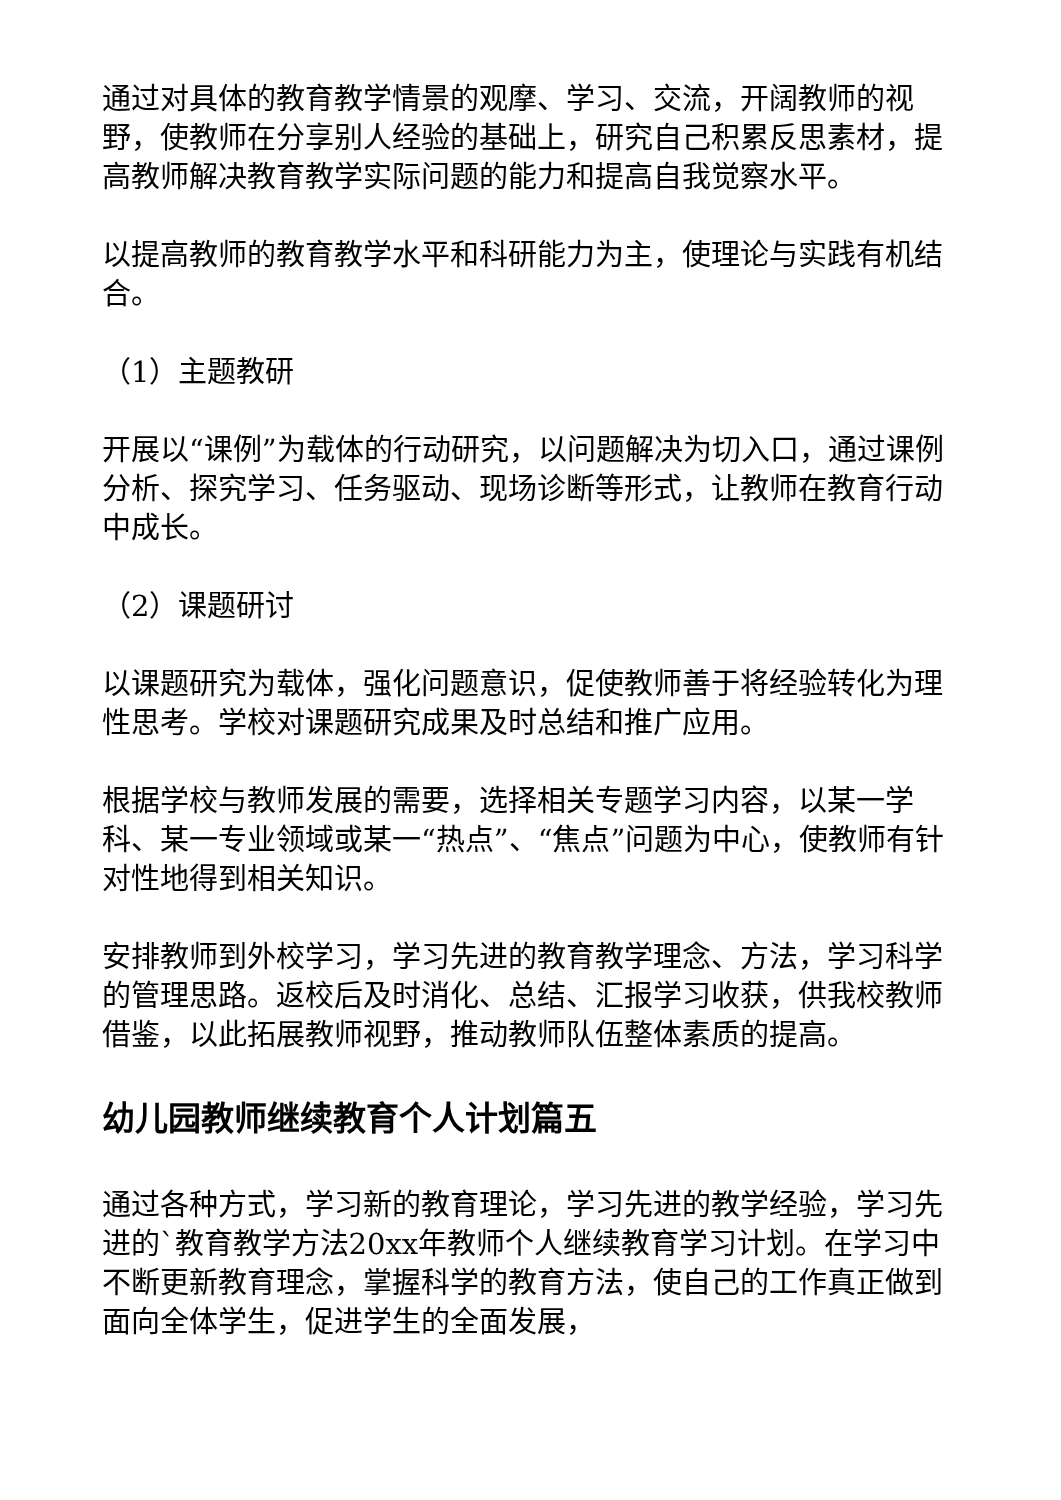通过对具体的教育教学情景的观摩、学习、交流，开阔教师的视野，使教师在分享别人经验的基础上，研究自己积累反思素材，提高教师解决教育教学实际问题的能力和提高自我觉察水平。
以提高教师的教育教学水平和科研能力为主，使理论与实践有机结合。
（1）主题教研
开展以“课例”为载体的行动研究，以问题解决为切入口，通过课例分析、探究学习、任务驱动、现场诊断等形式，让教师在教育行动中成长。
（2）课题研讨
以课题研究为载体，强化问题意识，促使教师善于将经验转化为理性思考。学校对课题研究成果及时总结和推广应用。
根据学校与教师发展的需要，选择相关专题学习内容，以某一学科、某一专业领域或某一“热点”、“焦点”问题为中心，使教师有针对性地得到相关知识。
安排教师到外校学习，学习先进的教育教学理念、方法，学习科学的管理思路。返校后及时消化、总结、汇报学习收获，供我校教师借鉴，以此拓展教师视野，推动教师队伍整体素质的提高。
幼儿园教师继续教育个人计划篇五
通过各种方式，学习新的教育理论，学习先进的教学经验，学习先进的`教育教学方法20xx年教师个人继续教育学习计划。在学习中不断更新教育理念，掌握科学的教育方法，使自己的工作真正做到面向全体学生，促进学生的全面发展，